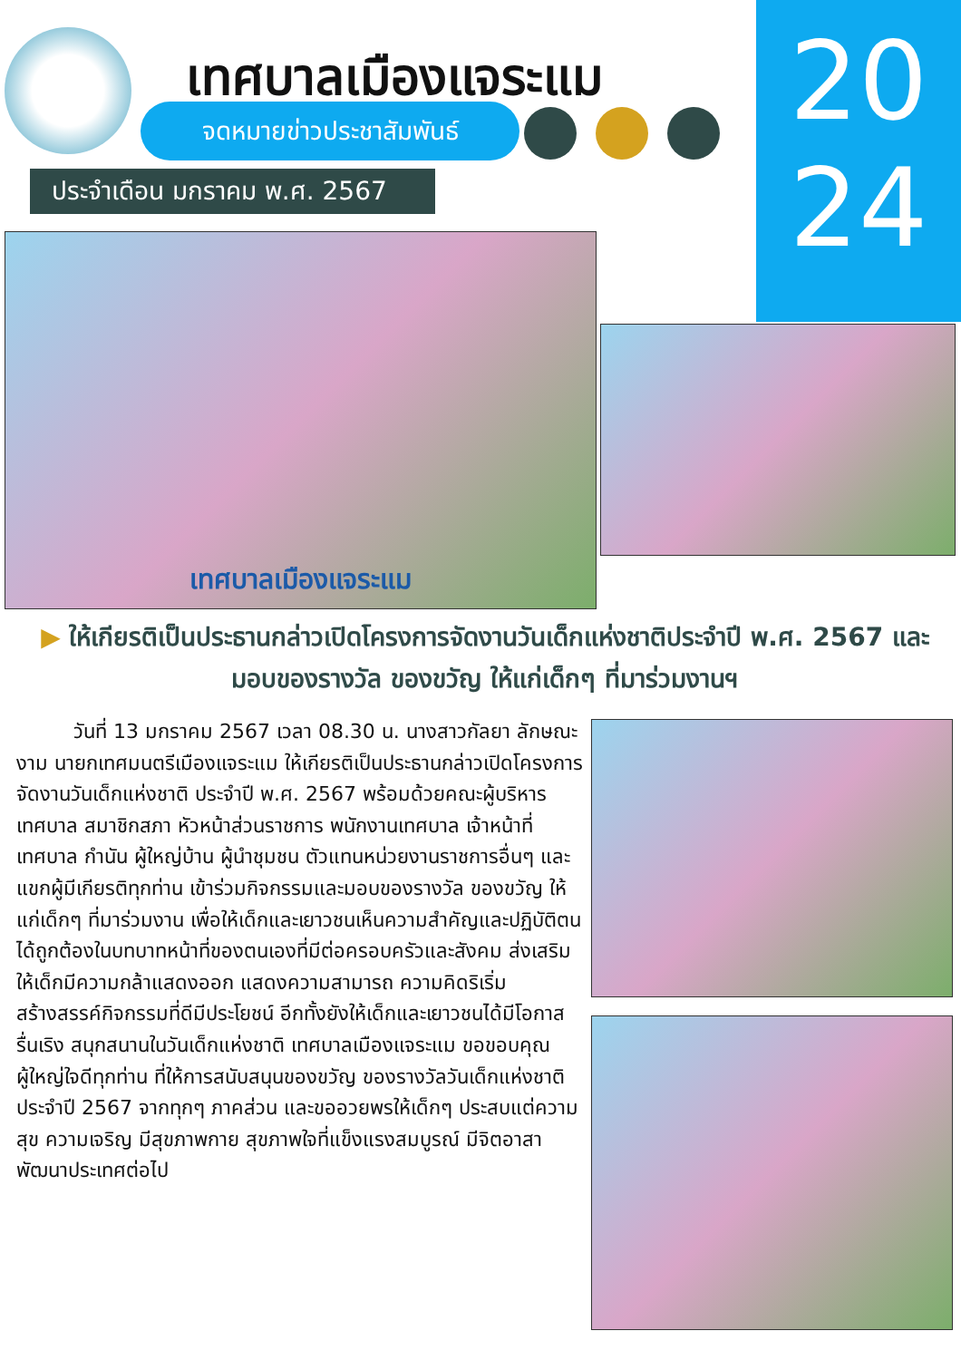เทศบาลเมืองแจระแม
จดหมายข่าวประชาสัมพันธ์
ประจำเดือน มกราคม พ.ศ. 2567
20
24
เทศบาลเมืองแจระแม
▶ ให้เกียรติเป็นประธานกล่าวเปิดโครงการจัดงานวันเด็กแห่งชาติประจำปี พ.ศ. 2567 และมอบของรางวัล ของขวัญ ให้แก่เด็กๆ ที่มาร่วมงานฯ
วันที่ 13 มกราคม 2567 เวลา 08.30 น. นางสาวกัลยา ลักษณะงาม นายกเทศมนตรีเมืองแจระแม ให้เกียรติเป็นประธานกล่าวเปิดโครงการจัดงานวันเด็กแห่งชาติ ประจำปี พ.ศ. 2567 พร้อมด้วยคณะผู้บริหารเทศบาล สมาชิกสภา หัวหน้าส่วนราชการ พนักงานเทศบาล เจ้าหน้าที่เทศบาล กำนัน ผู้ใหญ่บ้าน ผู้นำชุมชน ตัวแทนหน่วยงานราชการอื่นๆ และแขกผู้มีเกียรติทุกท่าน เข้าร่วมกิจกรรมและมอบของรางวัล ของขวัญ ให้แก่เด็กๆ ที่มาร่วมงาน เพื่อให้เด็กและเยาวชนเห็นความสำคัญและปฏิบัติตนได้ถูกต้องในบทบาทหน้าที่ของตนเองที่มีต่อครอบครัวและสังคม ส่งเสริมให้เด็กมีความกล้าแสดงออก แสดงความสามารถ ความคิดริเริ่มสร้างสรรค์กิจกรรมที่ดีมีประโยชน์ อีกทั้งยังให้เด็กและเยาวชนได้มีโอกาสรื่นเริง สนุกสนานในวันเด็กแห่งชาติ เทศบาลเมืองแจระแม ขอขอบคุณผู้ใหญ่ใจดีทุกท่าน ที่ให้การสนับสนุนของขวัญ ของรางวัลวันเด็กแห่งชาติ ประจำปี 2567 จากทุกๆ ภาคส่วน และขออวยพรให้เด็กๆ ประสบแต่ความสุข ความเจริญ มีสุขภาพกาย สุขภาพใจที่แข็งแรงสมบูรณ์ มีจิตอาสาพัฒนาประเทศต่อไป